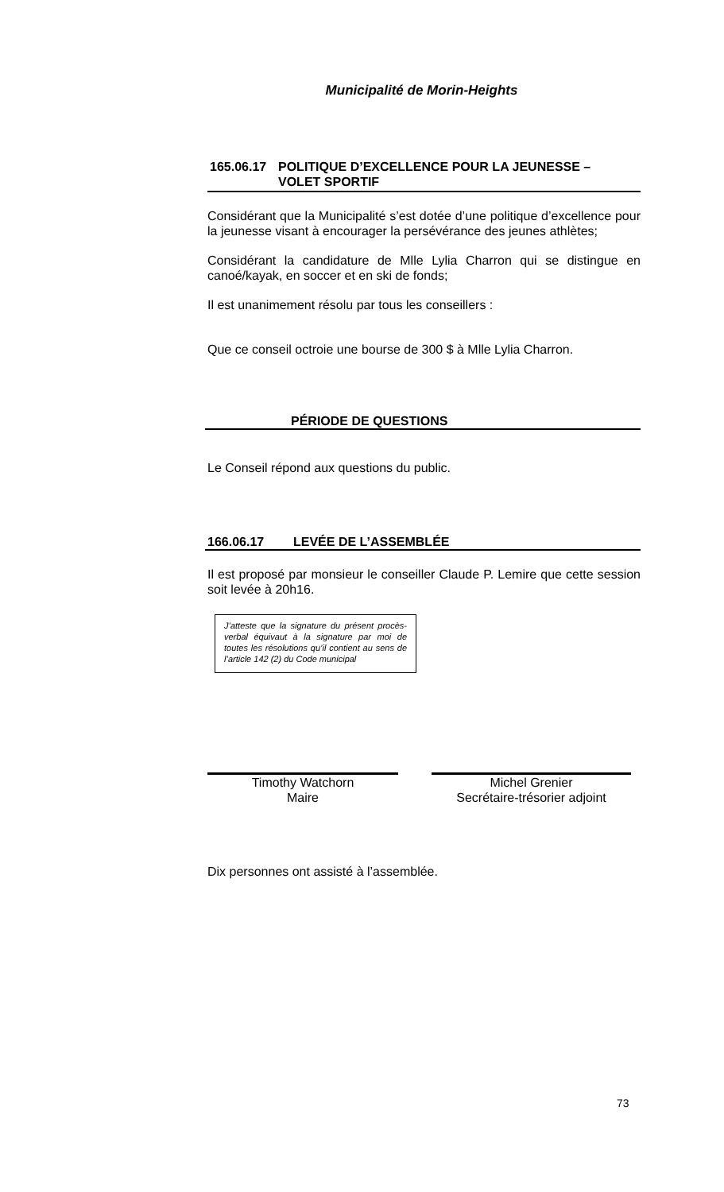Municipalité de Morin-Heights
165.06.17 POLITIQUE D’EXCELLENCE POUR LA JEUNESSE –
VOLET SPORTIF
Considérant que la Municipalité s’est dotée d’une politique d’excellence pour la jeunesse visant à encourager la persévérance des jeunes athlètes;
Considérant la candidature de Mlle Lylia Charron qui se distingue en canoé/kayak, en soccer et en ski de fonds;
Il est unanimement résolu par tous les conseillers :
Que ce conseil octroie une bourse de 300 $ à Mlle Lylia Charron.
PÉRIODE DE QUESTIONS
Le Conseil répond aux questions du public.
166.06.17 LEVÉE DE L’ASSEMBLÉE
Il est proposé par monsieur le conseiller Claude P. Lemire que cette session soit levée à 20h16.
J’atteste que la signature du présent procès-verbal équivaut à la signature par moi de toutes les résolutions qu’il contient au sens de l’article 142 (2) du Code municipal
Timothy Watchorn
Maire
Michel Grenier
Secrétaire-trésorier adjoint
Dix personnes ont assisté à l’assemblée.
73